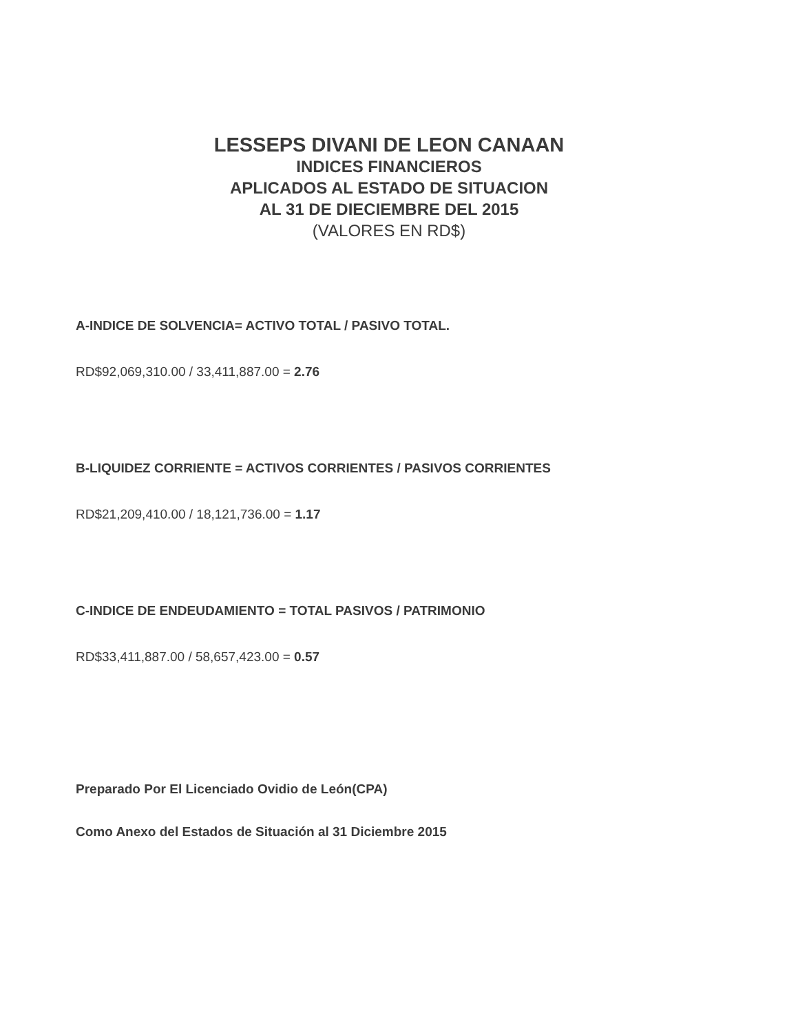LESSEPS DIVANI DE LEON CANAAN
INDICES FINANCIEROS
APLICADOS AL ESTADO DE SITUACION
AL 31 DE DIECIEMBRE DEL 2015
(VALORES EN RD$)
A-INDICE DE SOLVENCIA= ACTIVO TOTAL / PASIVO TOTAL.
RD$92,069,310.00 / 33,411,887.00 = 2.76
B-LIQUIDEZ CORRIENTE = ACTIVOS CORRIENTES / PASIVOS CORRIENTES
RD$21,209,410.00 / 18,121,736.00 = 1.17
C-INDICE DE ENDEUDAMIENTO = TOTAL PASIVOS / PATRIMONIO
RD$33,411,887.00 / 58,657,423.00 = 0.57
Preparado Por El Licenciado Ovidio de León(CPA)
Como Anexo del Estados de Situación al 31 Diciembre 2015